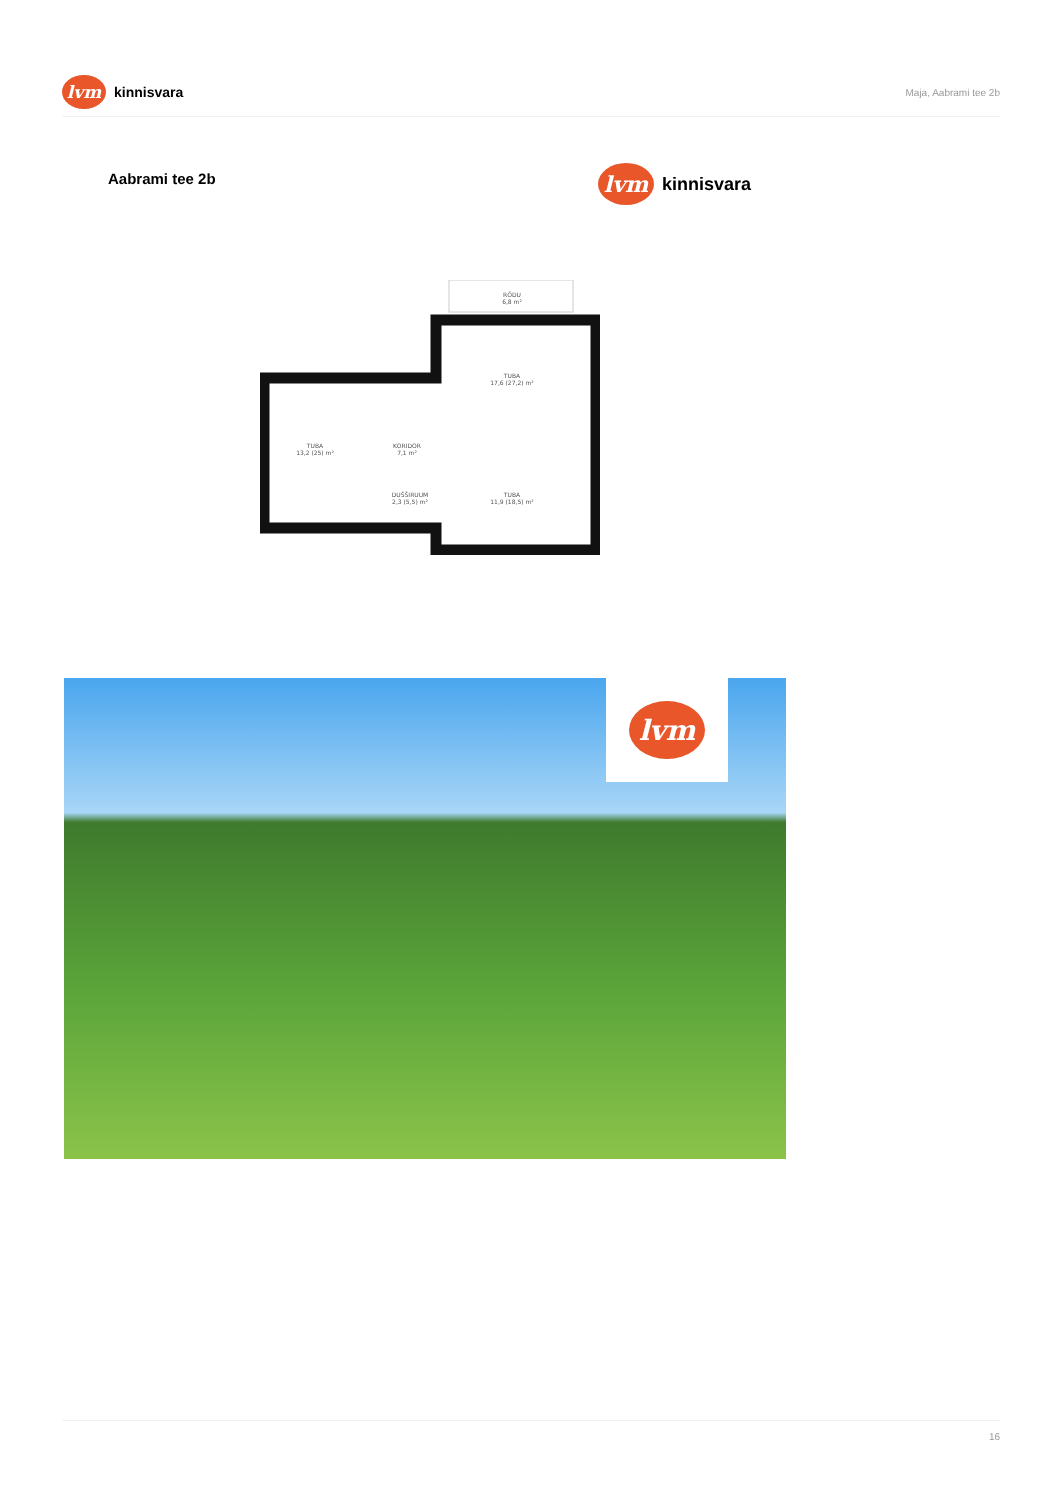lvm
kinnisvara
Maja, Aabrami tee 2b
Aabrami tee 2b
lvm
kinnisvara
RÕDU
6,8 m²
TUBA
13,2 (25) m²
KORIDOR
7,1 m²
TUBA
17,6 (27,2) m²
DUŠŠIRUUM
2,3 (5,5) m²
TUBA
11,9 (18,5) m²
lvm
16